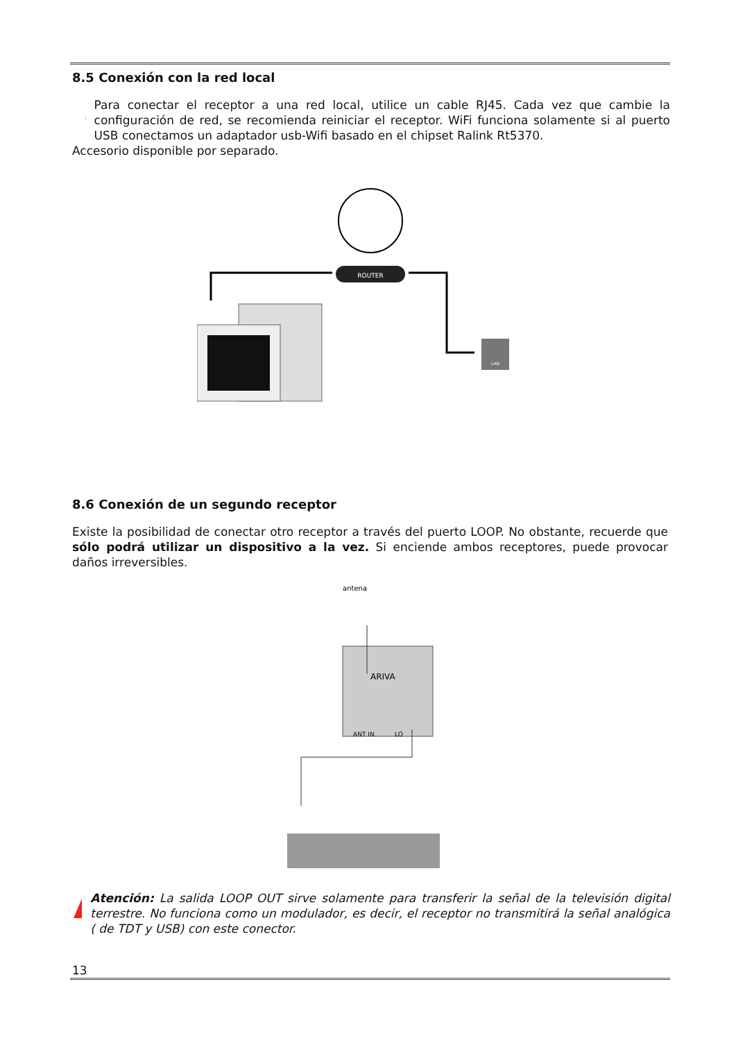8.5 Conexión con la red local
Para conectar el receptor a una red local, utilice un cable RJ45. Cada vez que cambie la configuración de red, se recomienda reiniciar el receptor. WiFi funciona solamente si al puerto USB conectamos un adaptador usb-Wifi basado en el chipset Ralink Rt5370.
Accesorio disponible por separado.
ROUTER
LAN
8.6 Conexión de un segundo receptor
Existe la posibilidad de conectar otro receptor a través del puerto LOOP. No obstante, recuerde que sólo podrá utilizar un dispositivo a la vez. Si enciende ambos receptores, puede provocar daños irreversibles.
antena
ANT IN
LO
ARIVA
Atención: La salida LOOP OUT sirve solamente para transferir la señal de la televisión digital terrestre. No funciona como un modulador, es decir, el receptor no transmitirá la señal analógica ( de TDT y USB) con este conector.
13